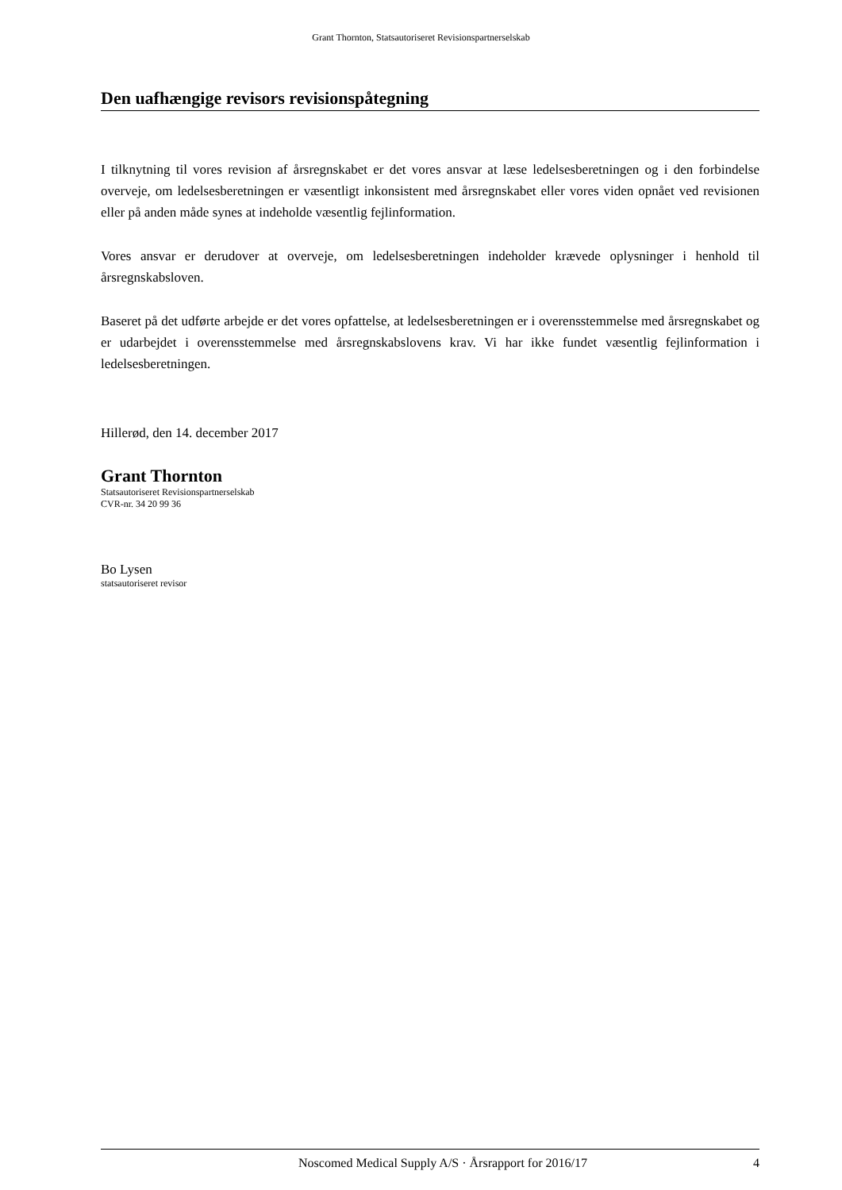Grant Thornton, Statsautoriseret Revisionspartnerselskab
Den uafhængige revisors revisionspåtegning
I tilknytning til vores revision af årsregnskabet er det vores ansvar at læse ledelsesberetningen og i den forbindelse overveje, om ledelsesberetningen er væsentligt inkonsistent med årsregnskabet eller vores viden opnået ved revisionen eller på anden måde synes at indeholde væsentlig fejlinformation.
Vores ansvar er derudover at overveje, om ledelsesberetningen indeholder krævede oplysninger i henhold til årsregnskabsloven.
Baseret på det udførte arbejde er det vores opfattelse, at ledelsesberetningen er i overensstemmelse med årsregnskabet og er udarbejdet i overensstemmelse med årsregnskabslovens krav. Vi har ikke fundet væsentlig fejlinformation i ledelsesberetningen.
Hillerød, den 14. december 2017
Grant Thornton
Statsautoriseret Revisionspartnerselskab
CVR-nr. 34 20 99 36
Bo Lysen
statsautoriseret revisor
Noscomed Medical Supply A/S · Årsrapport for 2016/17 4